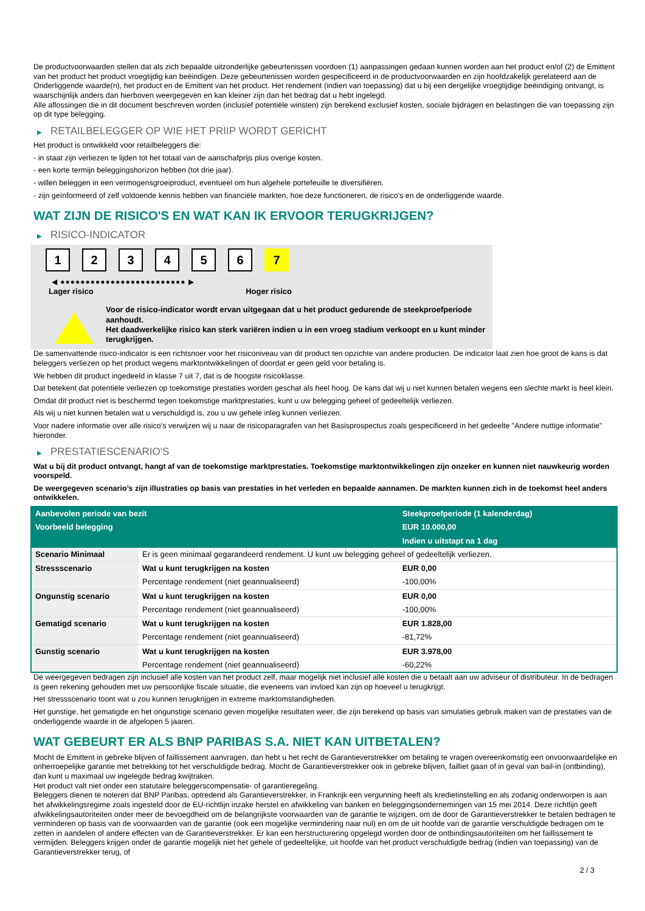De productvoorwaarden stellen dat als zich bepaalde uitzonderlijke gebeurtenissen voordoen (1) aanpassingen gedaan kunnen worden aan het product en/of (2) de Emittent van het product het product vroegtijdig kan beëindigen. Deze gebeurtenissen worden gespecificeerd in de productvoorwaarden en zijn hoofdzakelijk gerelateerd aan de Onderliggende waarde(n), het product en de Emittent van het product. Het rendement (indien van toepassing) dat u bij een dergelijke vroegtijdige beëindiging ontvangt, is waarschijnlijk anders dan hierboven weergegeven en kan kleiner zijn dan het bedrag dat u hebt ingelegd.
Alle aflossingen die in dit document beschreven worden (inclusief potentiële winsten) zijn berekend exclusief kosten, sociale bijdragen en belastingen die van toepassing zijn op dit type belegging.
▶ RETAILBELEGGER OP WIE HET PRIIP WORDT GERICHT
Het product is ontwikkeld voor retailbeleggers die:
- in staat zijn verliezen te lijden tot het totaal van de aanschafprijs plus overige kosten.
- een korte termijn beleggingshorizon hebben (tot drie jaar).
- willen beleggen in een vermogensgroeiproduct, eventueel om hun algehele portefeuille te diversifiëren.
- zijn geïnformeerd of zelf voldoende kennis hebben van financiële markten, hoe deze functioneren, de risico's en de onderliggende waarde.
WAT ZIJN DE RISICO'S EN WAT KAN IK ERVOOR TERUGKRIJGEN?
▶ RISICO-INDICATOR
1 2 3 4 5 6 7
◀ ●●●●●●●●●●●●●●●●●●●●●●●●● ▶
Lager risico Hoger risico
Voor de risico-indicator wordt ervan uitgegaan dat u het product gedurende de steekproefperiode aanhoudt.
Het daadwerkelijke risico kan sterk variëren indien u in een vroeg stadium verkoopt en u kunt minder terugkrijgen.
De samenvattende risico-indicator is een richtsnoer voor het risiconiveau van dit product ten opzichte van andere producten. De indicator laat zien hoe groot de kans is dat beleggers verliezen op het product wegens marktontwikkelingen of doordat er geen geld voor betaling is.
We hebben dit product ingedeeld in klasse 7 uit 7, dat is de hoogste risicoklasse.
Dat betekent dat potentiële verliezen op toekomstige prestaties worden geschat als heel hoog. De kans dat wij u niet kunnen betalen wegens een slechte markt is heel klein.
Omdat dit product niet is beschermd tegen toekomstige marktprestaties, kunt u uw belegging geheel of gedeeltelijk verliezen.
Als wij u niet kunnen betalen wat u verschuldigd is, zou u uw gehele inleg kunnen verliezen.
Voor nadere informatie over alle risico's verwijzen wij u naar de risicoparagrafen van het Basisprospectus zoals gespecificeerd in het gedeelte "Andere nuttige informatie" hieronder.
▶ PRESTATIESCENARIO'S
Wat u bij dit product ontvangt, hangt af van de toekomstige marktprestaties. Toekomstige marktontwikkelingen zijn onzeker en kunnen niet nauwkeurig worden voorspeld.
De weergegeven scenario’s zijn illustraties op basis van prestaties in het verleden en bepaalde aannamen. De markten kunnen zich in de toekomst heel anders ontwikkelen.
| Aanbevolen periode van bezit | | Steekproefperiode (1 kalenderdag) |
| --- | --- | --- |
| Voorbeeld belegging | | EUR 10.000,00 |
| | | Indien u uitstapt na 1 dag |
| Scenario Minimaal | Er is geen minimaal gegarandeerd rendement. U kunt uw belegging geheel of gedeeltelijk verliezen. | |
| Stressscenario | Wat u kunt terugkrijgen na kosten | EUR 0,00 |
| | Percentage rendement (niet geannualiseerd) | -100,00% |
| Ongunstig scenario | Wat u kunt terugkrijgen na kosten | EUR 0,00 |
| | Percentage rendement (niet geannualiseerd) | -100,00% |
| Gematigd scenario | Wat u kunt terugkrijgen na kosten | EUR 1.828,00 |
| | Percentage rendement (niet geannualiseerd) | -81,72% |
| Gunstig scenario | Wat u kunt terugkrijgen na kosten | EUR 3.978,00 |
| | Percentage rendement (niet geannualiseerd) | -60,22% |
De weergegeven bedragen zijn inclusief alle kosten van het product zelf, maar mogelijk niet inclusief alle kosten die u betaalt aan uw adviseur of distributeur. In de bedragen is geen rekening gehouden met uw persoonlijke fiscale situatie, die eveneens van invloed kan zijn op hoeveel u terugkrijgt.
Het stressscenario toont wat u zou kunnen terugkrijgen in extreme marktomstandigheden.
Het gunstige, het gematigde en het ongunstige scenario geven mogelijke resultaten weer, die zijn berekend op basis van simulaties gebruik maken van de prestaties van de onderliggende waarde in de afgelopen 5 jaaren.
WAT GEBEURT ER ALS BNP PARIBAS S.A. NIET KAN UITBETALEN?
Mocht de Emittent in gebreke blijven of faillissement aanvragen, dan hebt u het recht de Garantieverstrekker om betaling te vragen overeenkomstig een onvoorwaardelijke en onherroepelijke garantie met betrekking tot het verschuldigde bedrag. Mocht de Garantieverstrekker ook in gebreke blijven, failliet gaan of in geval van bail-in (ontbinding), dan kunt u maximaal uw ingelegde bedrag kwijtraken.
Het product valt niet onder een statutaire beleggerscompensatie- of garantieregeling.
Beleggers dienen te noteren dat BNP Paribas, optredend als Garantieverstrekker, in Frankrijk een vergunning heeft als kredietinstelling en als zodanig onderworpen is aan het afwikkelingsregime zoals ingesteld door de EU-richtlijn inzake herstel en afwikkeling van banken en beleggingsondernemingen van 15 mei 2014. Deze richtlijn geeft afwikkelingsautoriteiten onder meer de bevoegdheid om de belangrijkste voorwaarden van de garantie te wijzigen, om de door de Garantieverstrekker te betalen bedragen te verminderen op basis van de voorwaarden van de garantie (ook een mogelijke vermindering naar nul) en om de uit hoofde van de garantie verschuldigde bedragen om te zetten in aandelen of andere effecten van de Garantieverstrekker. Er kan een herstructurering opgelegd worden door de ontbindingsautoriteiten om het faillissement te vermijden. Beleggers krijgen onder de garantie mogelijk niet het gehele of gedeeltelijke, uit hoofde van het product verschuldigde bedrag (indien van toepassing) van de Garantieverstrekker terug, of
2 / 3